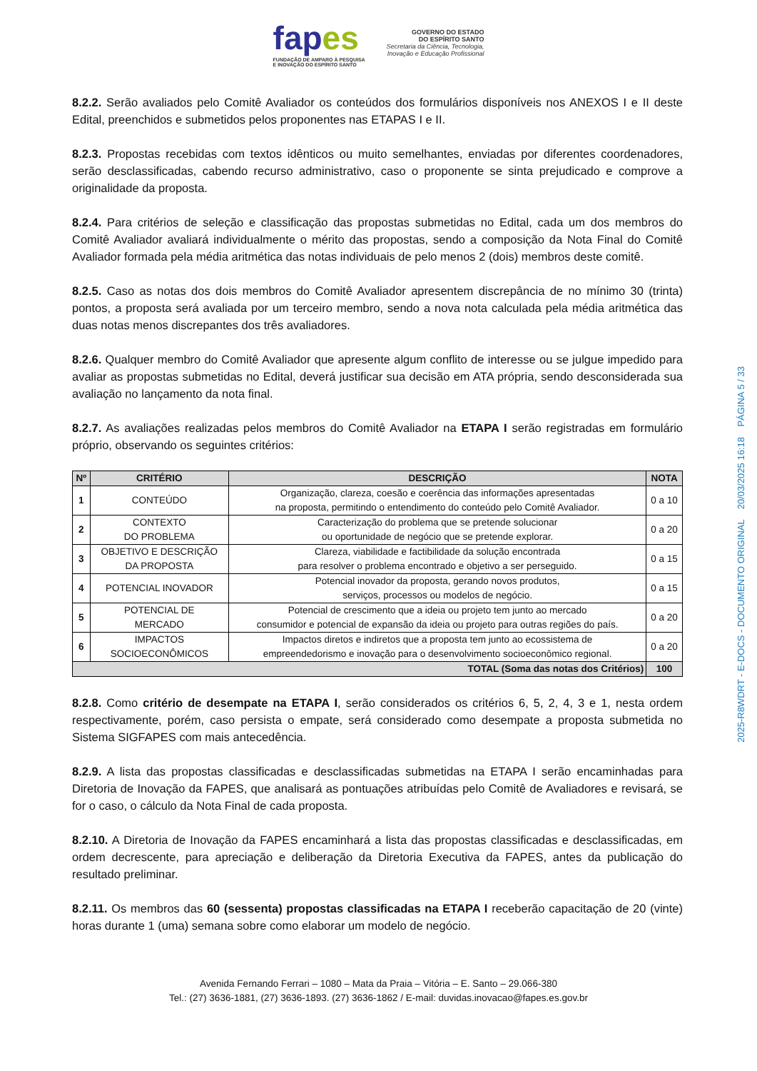fapes
FUNDAÇÃO DE AMPARO À PESQUISA
E INOVAÇÃO DO ESPÍRITO SANTO
GOVERNO DO ESTADO
DO ESPÍRITO SANTO
Secretaria da Ciência, Tecnologia,
Inovação e Educação Profissional
8.2.2. Serão avaliados pelo Comitê Avaliador os conteúdos dos formulários disponíveis nos ANEXOS I e II deste Edital, preenchidos e submetidos pelos proponentes nas ETAPAS I e II.
8.2.3. Propostas recebidas com textos idênticos ou muito semelhantes, enviadas por diferentes coordenadores, serão desclassificadas, cabendo recurso administrativo, caso o proponente se sinta prejudicado e comprove a originalidade da proposta.
8.2.4. Para critérios de seleção e classificação das propostas submetidas no Edital, cada um dos membros do Comitê Avaliador avaliará individualmente o mérito das propostas, sendo a composição da Nota Final do Comitê Avaliador formada pela média aritmética das notas individuais de pelo menos 2 (dois) membros deste comitê.
8.2.5. Caso as notas dos dois membros do Comitê Avaliador apresentem discrepância de no mínimo 30 (trinta) pontos, a proposta será avaliada por um terceiro membro, sendo a nova nota calculada pela média aritmética das duas notas menos discrepantes dos três avaliadores.
8.2.6. Qualquer membro do Comitê Avaliador que apresente algum conflito de interesse ou se julgue impedido para avaliar as propostas submetidas no Edital, deverá justificar sua decisão em ATA própria, sendo desconsiderada sua avaliação no lançamento da nota final.
8.2.7. As avaliações realizadas pelos membros do Comitê Avaliador na ETAPA I serão registradas em formulário próprio, observando os seguintes critérios:
| Nº | CRITÉRIO | DESCRIÇÃO | NOTA |
| --- | --- | --- | --- |
| 1 | CONTEÚDO | Organização, clareza, coesão e coerência das informações apresentadas na proposta, permitindo o entendimento do conteúdo pelo Comitê Avaliador. | 0 a 10 |
| 2 | CONTEXTO DO PROBLEMA | Caracterização do problema que se pretende solucionar ou oportunidade de negócio que se pretende explorar. | 0 a 20 |
| 3 | OBJETIVO E DESCRIÇÃO DA PROPOSTA | Clareza, viabilidade e factibilidade da solução encontrada para resolver o problema encontrado e objetivo a ser perseguido. | 0 a 15 |
| 4 | POTENCIAL INOVADOR | Potencial inovador da proposta, gerando novos produtos, serviços, processos ou modelos de negócio. | 0 a 15 |
| 5 | POTENCIAL DE MERCADO | Potencial de crescimento que a ideia ou projeto tem junto ao mercado consumidor e potencial de expansão da ideia ou projeto para outras regiões do país. | 0 a 20 |
| 6 | IMPACTOS SOCIOECONÔMICOS | Impactos diretos e indiretos que a proposta tem junto ao ecossistema de empreendedorismo e inovação para o desenvolvimento socioeconômico regional. | 0 a 20 |
| TOTAL (Soma das notas dos Critérios) | | | 100 |
8.2.8. Como critério de desempate na ETAPA I, serão considerados os critérios 6, 5, 2, 4, 3 e 1, nesta ordem respectivamente, porém, caso persista o empate, será considerado como desempate a proposta submetida no Sistema SIGFAPES com mais antecedência.
8.2.9. A lista das propostas classificadas e desclassificadas submetidas na ETAPA I serão encaminhadas para Diretoria de Inovação da FAPES, que analisará as pontuações atribuídas pelo Comitê de Avaliadores e revisará, se for o caso, o cálculo da Nota Final de cada proposta.
8.2.10. A Diretoria de Inovação da FAPES encaminhará a lista das propostas classificadas e desclassificadas, em ordem decrescente, para apreciação e deliberação da Diretoria Executiva da FAPES, antes da publicação do resultado preliminar.
8.2.11. Os membros das 60 (sessenta) propostas classificadas na ETAPA I receberão capacitação de 20 (vinte) horas durante 1 (uma) semana sobre como elaborar um modelo de negócio.
Avenida Fernando Ferrari – 1080 – Mata da Praia – Vitória – E. Santo – 29.066-380
Tel.: (27) 3636-1881, (27) 3636-1893. (27) 3636-1862 / E-mail: duvidas.inovacao@fapes.es.gov.br
2025-R8WDRT - E-DOCS - DOCUMENTO ORIGINAL 20/03/2025 16:18 PÁGINA 5 / 33